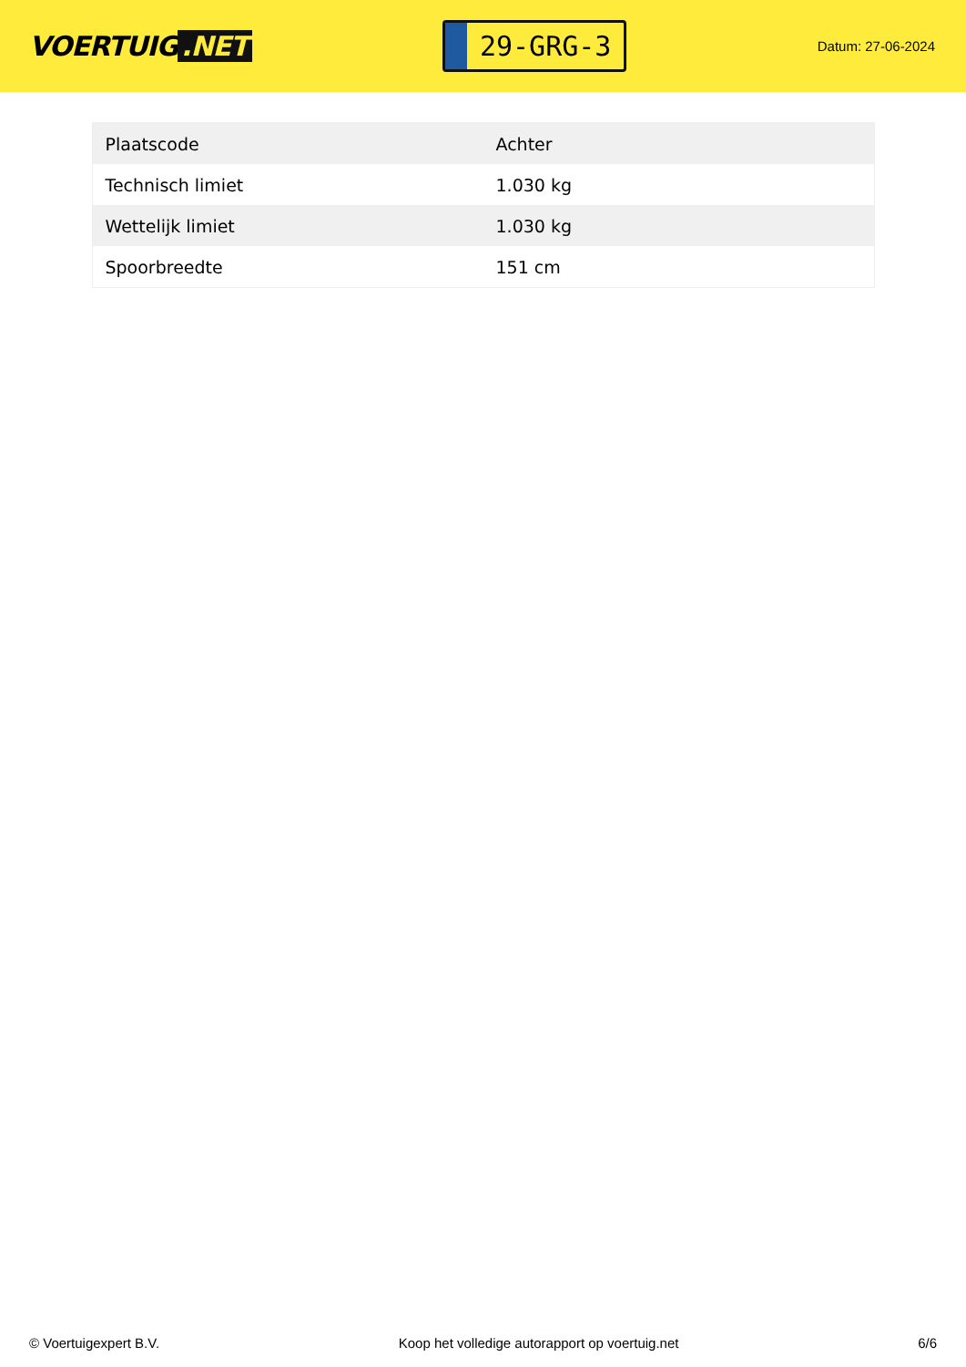VOERTUIG.NET
29-GRG-3
Datum: 27-06-2024
| Plaatscode | Achter |
| Technisch limiet | 1.030 kg |
| Wettelijk limiet | 1.030 kg |
| Spoorbreedte | 151 cm |
© Voertuigexpert B.V. Koop het volledige autorapport op voertuig.net 6/6